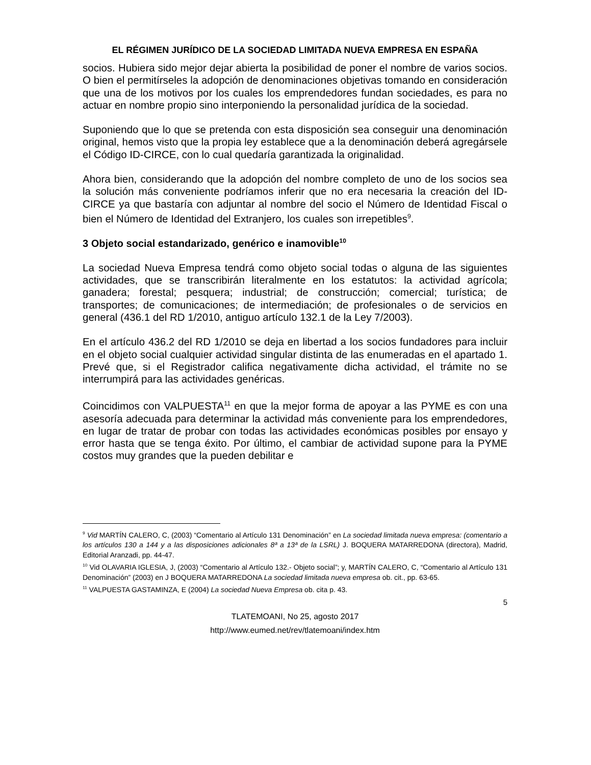EL RÉGIMEN JURÍDICO DE LA SOCIEDAD LIMITADA NUEVA EMPRESA EN ESPAÑA
socios. Hubiera sido mejor dejar abierta la posibilidad de poner el nombre de varios socios. O bien el permitírseles la adopción de denominaciones objetivas tomando en consideración que una de los motivos por los cuales los emprendedores fundan sociedades, es para no actuar en nombre propio sino interponiendo la personalidad jurídica de la sociedad.
Suponiendo que lo que se pretenda con esta disposición sea conseguir una denominación original, hemos visto que la propia ley establece que a la denominación deberá agregársele el Código ID-CIRCE, con lo cual quedaría garantizada la originalidad.
Ahora bien, considerando que la adopción del nombre completo de uno de los socios sea la solución más conveniente podríamos inferir que no era necesaria la creación del ID-CIRCE ya que bastaría con adjuntar al nombre del socio el Número de Identidad Fiscal o bien el Número de Identidad del Extranjero, los cuales son irrepetibles<sup>9</sup>.
3 Objeto social estandarizado, genérico e inamovible<sup>10</sup>
La sociedad Nueva Empresa tendrá como objeto social todas o alguna de las siguientes actividades, que se transcribirán literalmente en los estatutos: la actividad agrícola; ganadera; forestal; pesquera; industrial; de construcción; comercial; turística; de transportes; de comunicaciones; de intermediación; de profesionales o de servicios en general (436.1 del RD 1/2010, antiguo artículo 132.1 de la Ley 7/2003).
En el artículo 436.2 del RD 1/2010 se deja en libertad a los socios fundadores para incluir en el objeto social cualquier actividad singular distinta de las enumeradas en el apartado 1. Prevé que, si el Registrador califica negativamente dicha actividad, el trámite no se interrumpirá para las actividades genéricas.
Coincidimos con VALPUESTA<sup>11</sup> en que la mejor forma de apoyar a las PYME es con una asesoría adecuada para determinar la actividad más conveniente para los emprendedores, en lugar de tratar de probar con todas las actividades económicas posibles por ensayo y error hasta que se tenga éxito. Por último, el cambiar de actividad supone para la PYME costos muy grandes que la pueden debilitar e
<sup>9</sup> Vid MARTÍN CALERO, C, (2003) “Comentario al Artículo 131 Denominación” en La sociedad limitada nueva empresa: (comentario a los artículos 130 a 144 y a las disposiciones adicionales 8ª a 13ª de la LSRL) J. BOQUERA MATARREDONA (directora), Madrid, Editorial Aranzadi, pp. 44-47.
<sup>10</sup> Vid OLAVARIA IGLESIA, J, (2003) “Comentario al Artículo 132.- Objeto social”; y, MARTÍN CALERO, C, “Comentario al Artículo 131 Denominación” (2003) en J BOQUERA MATARREDONA La sociedad limitada nueva empresa ob. cit., pp. 63-65.
<sup>11</sup> VALPUESTA GASTAMINZA, E (2004) La sociedad Nueva Empresa ob. cita p. 43.
5
TLATEMOANI, No 25, agosto 2017
http://www.eumed.net/rev/tlatemoani/index.htm